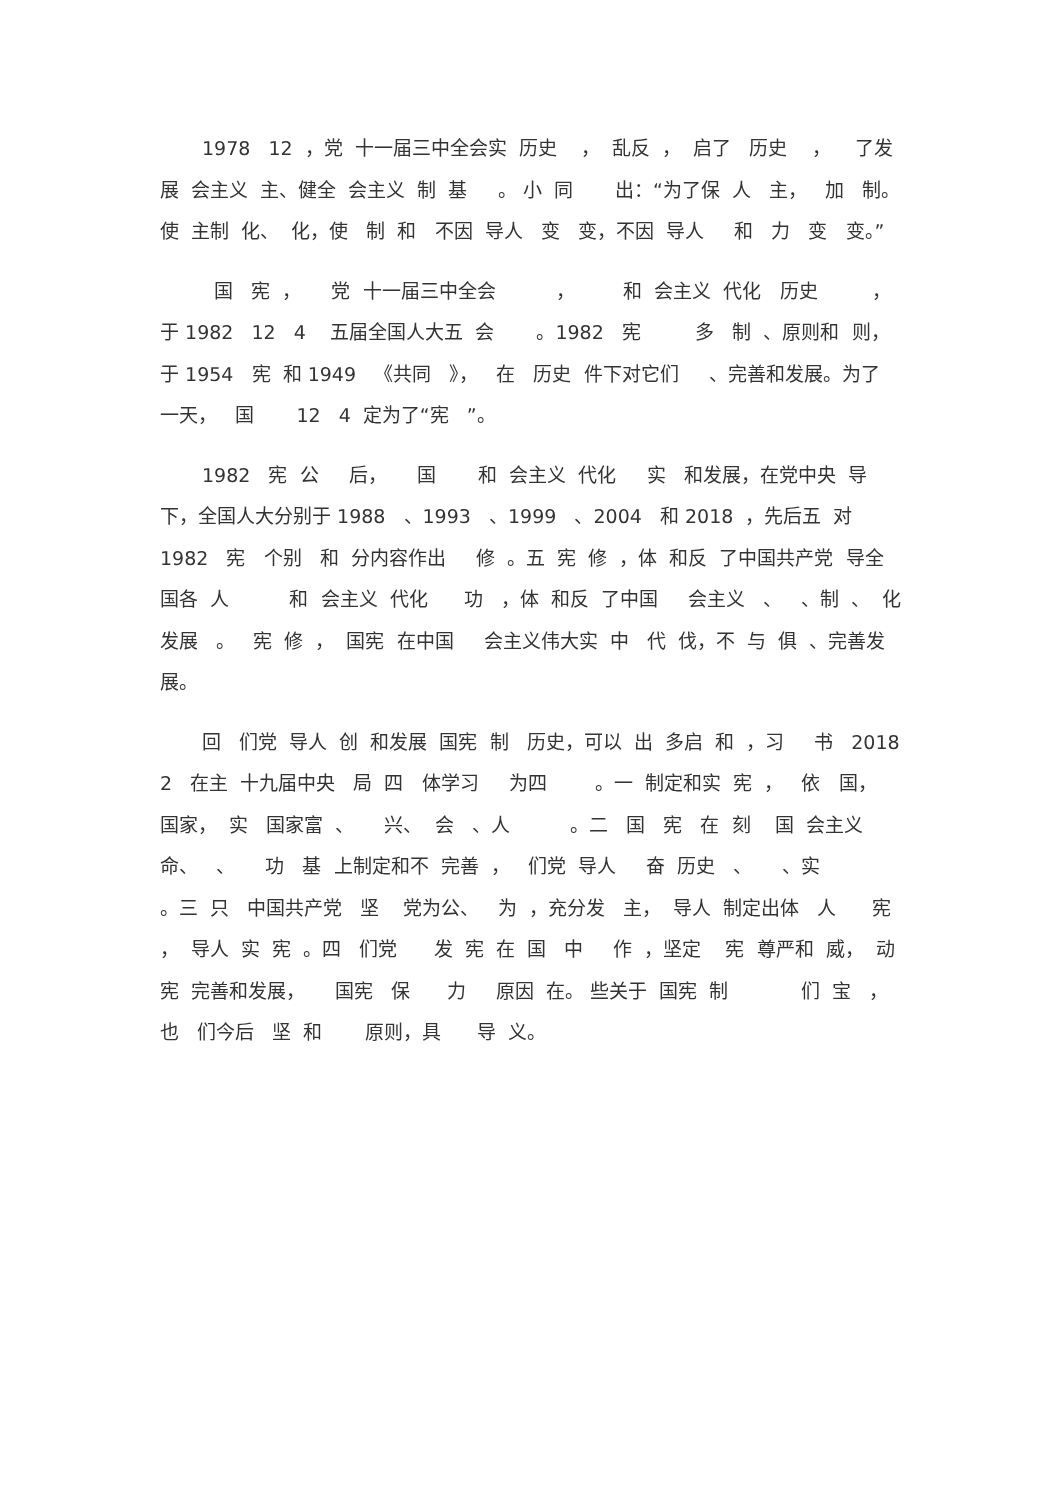1978 12 ，党 十一届三中全会实 历史 ， 乱反 ， 启了 历史 ， 了发展 会主义 主、健全 会主义 制 基 。 小 同 出：“为了保 人 主， 加 制。 使 主制 化、 化，使 制 和 不因 导人 变 变，不因 导人 和 力 变 变。”
国 宪 ， 党 十一届三中全会 ， 和 会主义 代化 历史 ，于 1982 12 4 五届全国人大五 会 。1982 宪 多 制 、原则和 则， 于 1954 宪 和 1949 《共同 》， 在 历史 件下对它们 、完善和发展。为了 一天， 国 12 4 定为了“宪 ”。
1982 宪 公 后， 国 和 会主义 代化 实 和发展，在党中央 导下，全国人大分别于 1988 、1993 、1999 、2004 和 2018 ，先后五 对 1982 宪 个别 和 分内容作出 修 。五 宪 修 ，体 和反 了中国共产党 导全国各 人 和 会主义 代化 功 ，体 和反 了中国 会主义 、 、制 、 化 发展 。 宪 修 ， 国宪 在中国 会主义伟大实 中 代 伐，不 与 俱 、完善发展。
回 们党 导人 创 和发展 国宪 制 历史，可以 出 多启 和 ，习 书 2018 2 在主 十九届中央 局 四 体学习 为四 。一 制定和实 宪 ， 依 国， 国家， 实 国家富 、 兴、 会 、人 。二 国 宪 在 刻 国 会主义 命、 、 功 基 上制定和不 完善 ， 们党 导人 奋 历史 、 、实 。三 只 中国共产党 坚 党为公、 为 ，充分发 主， 导人 制定出体 人 宪 ， 导人 实 宪 。四 们党 发 宪 在 国 中 作 ，坚定 宪 尊严和 威， 动宪 完善和发展， 国宪 保 力 原因 在。 些关于 国宪 制 们 宝 ，也 们今后 坚 和 原则，具 导 义。